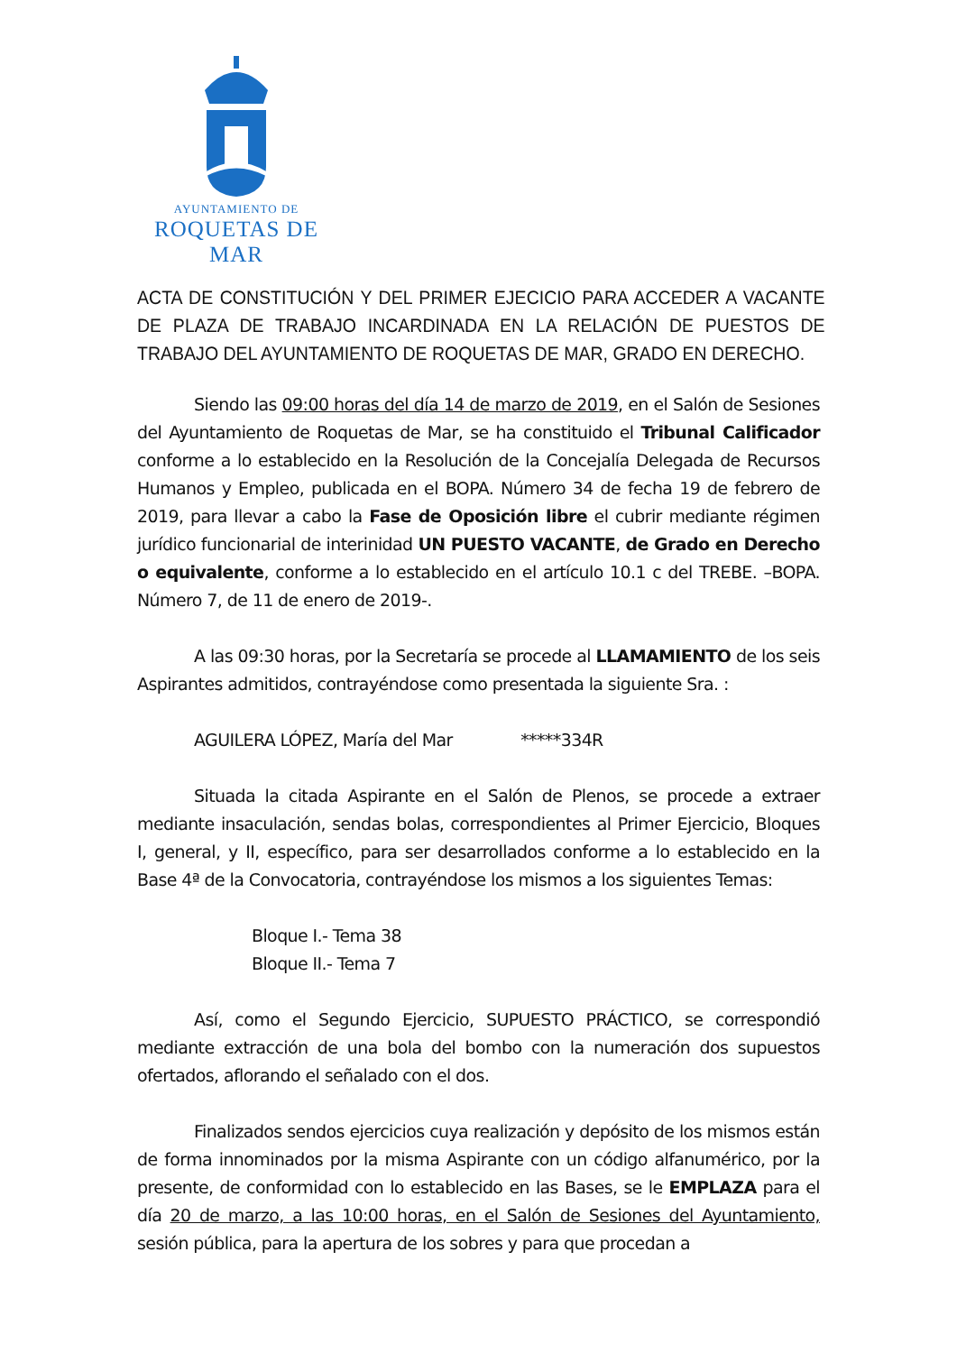AYUNTAMIENTO DE
ROQUETAS DE MAR
ACTA DE CONSTITUCIÓN Y DEL PRIMER EJECICIO PARA ACCEDER A VACANTE DE PLAZA DE TRABAJO INCARDINADA EN LA RELACIÓN DE PUESTOS DE TRABAJO DEL AYUNTAMIENTO DE ROQUETAS DE MAR, GRADO EN DERECHO.
Siendo las 09:00 horas del día 14 de marzo de 2019, en el Salón de Sesiones del Ayuntamiento de Roquetas de Mar, se ha constituido el Tribunal Calificador conforme a lo establecido en la Resolución de la Concejalía Delegada de Recursos Humanos y Empleo, publicada en el BOPA. Número 34 de fecha 19 de febrero de 2019, para llevar a cabo la Fase de Oposición libre el cubrir mediante régimen jurídico funcionarial de interinidad UN PUESTO VACANTE, de Grado en Derecho o equivalente, conforme a lo establecido en el artículo 10.1 c del TREBE. –BOPA. Número 7, de 11 de enero de 2019-.
A las 09:30 horas, por la Secretaría se procede al LLAMAMIENTO de los seis Aspirantes admitidos, contrayéndose como presentada la siguiente Sra. :
AGUILERA LÓPEZ, María del Mar *****334R
Situada la citada Aspirante en el Salón de Plenos, se procede a extraer mediante insaculación, sendas bolas, correspondientes al Primer Ejercicio, Bloques I, general, y II, específico, para ser desarrollados conforme a lo establecido en la Base 4ª de la Convocatoria, contrayéndose los mismos a los siguientes Temas:
Bloque I.- Tema 38
Bloque II.- Tema 7
Así, como el Segundo Ejercicio, SUPUESTO PRÁCTICO, se correspondió mediante extracción de una bola del bombo con la numeración dos supuestos ofertados, aflorando el señalado con el dos.
Finalizados sendos ejercicios cuya realización y depósito de los mismos están de forma innominados por la misma Aspirante con un código alfanumérico, por la presente, de conformidad con lo establecido en las Bases, se le EMPLAZA para el día 20 de marzo, a las 10:00 horas, en el Salón de Sesiones del Ayuntamiento, sesión pública, para la apertura de los sobres y para que procedan a